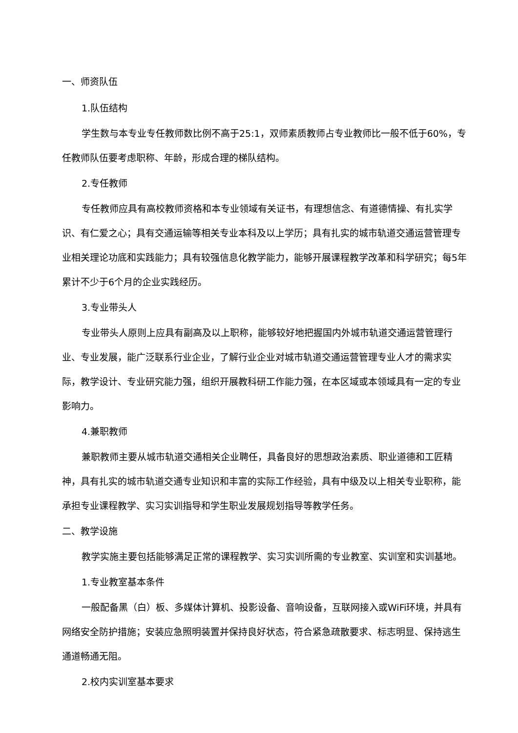一、师资队伍
1.队伍结构
学生数与本专业专任教师数比例不高于25:1，双师素质教师占专业教师比一般不低于60%，专任教师队伍要考虑职称、年龄，形成合理的梯队结构。
2.专任教师
专任教师应具有高校教师资格和本专业领域有关证书，有理想信念、有道德情操、有扎实学识、有仁爱之心；具有交通运输等相关专业本科及以上学历；具有扎实的城市轨道交通运营管理专业相关理论功底和实践能力；具有较强信息化教学能力，能够开展课程教学改革和科学研究；每5年累计不少于6个月的企业实践经历。
3.专业带头人
专业带头人原则上应具有副高及以上职称，能够较好地把握国内外城市轨道交通运营管理行业、专业发展，能广泛联系行业企业，了解行业企业对城市轨道交通运营管理专业人才的需求实际，教学设计、专业研究能力强，组织开展教科研工作能力强，在本区域或本领域具有一定的专业影响力。
4.兼职教师
兼职教师主要从城市轨道交通相关企业聘任，具备良好的思想政治素质、职业道德和工匠精神，具有扎实的城市轨道交通专业知识和丰富的实际工作经验，具有中级及以上相关专业职称，能承担专业课程教学、实习实训指导和学生职业发展规划指导等教学任务。
二、教学设施
教学实施主要包括能够满足正常的课程教学、实习实训所需的专业教室、实训室和实训基地。
1.专业教室基本条件
一般配备黑（白）板、多媒体计算机、投影设备、音响设备，互联网接入或WiFi环境，并具有网络安全防护措施；安装应急照明装置并保持良好状态，符合紧急疏散要求、标志明显、保持逃生通道畅通无阻。
2.校内实训室基本要求